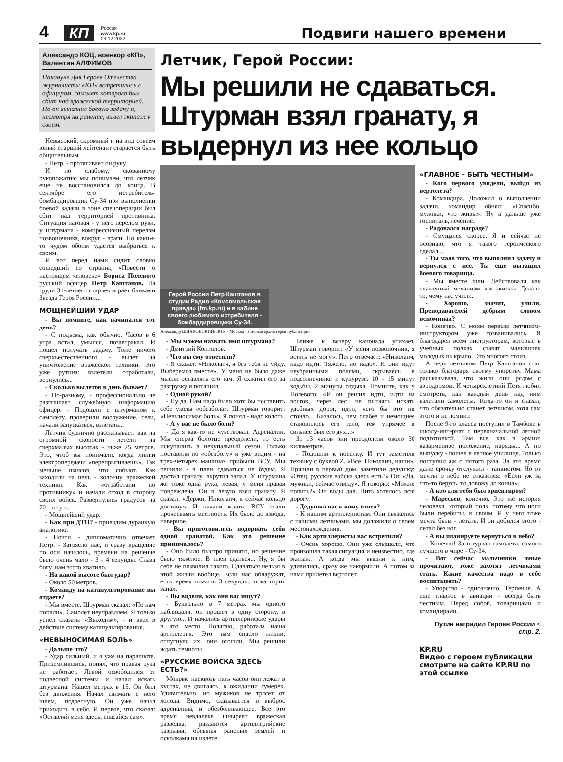4
КП
Россия
www.kp.ru
09.12.2022
Подвиги нашего времени
Александр КОЦ, военкор «КП», Валентин АЛФИМОВ
Накануне Дня Героев Отечества журналисты «КП» встретились с офицером, самолет которого был сбит над вражеской территорией. Но он выполнил боевую задачу и, несмотря на ранение, вывел экипаж к своим.
Невысокий, скромный и на вид совсем юный старший лейтенант старается быть общительным.
- Петр, - протягивает он руку.
И по слабому, скованному рукопожатию мы понимаем, что летчик еще не восстановился до конца. В сентябре его истребитель-бомбардировщик Су-34 при выполнении боевой задачи в зоне спецоперации был сбит над территорией противника. Ситуация патовая - у него перелом руки, у штурмана - компрессионный перелом позвоночника, вокруг - враги. Но каким-то чудом обоим удается выбраться к своим.
И вот перед нами сидит словно сошедший со страниц «Повести о настоящем человеке» Бориса Полевого русский офицер Петр Каштанов. На груди 31-летнего старлея играет бликами Звезда Героя России...
МОЩНЕЙШИЙ УДАР
- Вы помните, как начинался тот день?
- С подъема, как обычно. Часов в 6 утра встал, умылся, позавтракал. И пошел получать задачу. Тоже ничего сверхъестественного - вылет на уничтожение вражеской техники. Это уже рутина: взлетели, отработали, вернулись...
- Сколько вылетов в день бывает?
- По-разному, - профессионально не разглашает служебную информацию офицер. - Подошли с штурманом к самолету, проверили вооружение, сели, начали запускаться, взлетать...
Летчик буднично рассказывает, как на огромной скорости летели на сверхмалых высотах - ниже 25 метров. Это, чтоб вы понимали, когда линии электропередачи «перепрыгиваешь». Так меньше шансов, что собьют. Как заходили на цель - колонну вражеской техники. Как «отработали по противнику» и начали отход в сторону своих войск. Развернулись градусов на 70 - и тут...
- Мощнейший удар.
- Как при ДТП? - приводим дурацкую аналогию.
- Почти, - дипломатично отвечает Петр. - Затрясло нас, и сразу вращение по оси началось, времени на решение было очень мало - 3 - 4 секунды. Слава богу, нам этого хватило.
- На какой высоте был удар?
- Около 50 метров.
- Команду на катапультирование вы отдаете?
- Мы вместе. Штурман сказал: «По нам попали». Самолет неуправляем. Я только успел сказать: «Выходим», - и ввел в действие систему катапультирования.
«НЕВЫНОСИМАЯ БОЛЬ»
- Дальше что?
- Удар сильный, и я уже на парашюте. Приземлившись, понял, что правая рука не работает. Левой освободился от подвесной системы и начал искать штурмана. Нашел метрах в 15. Он был без движения. Начал снимать с него шлем, подвесную. Он уже начал приходить в себя. И первое, что сказал: «Оставляй меня здесь, спасайся сам».
Летчик, Герой России:
Мы решили не сдаваться. Штурман взял гранату, я выдернул из нее кольцо
Герой России Петр Каштанов в студии Радио «Комсомольская правда» (fm.kp.ru) и в кабине своего любимого истребителя - бомбардировщика Су-34.
Александр ШПАКОВСКИЙ/«КП» - Москва · Личный архив героя публикации
- Мы можем назвать имя штурмана?
- Дмитрий Коптилов.
- Что вы ему ответили?
- Я сказал: «Николаич, я без тебя не уйду. Выберемся вместе». У меня не было даже мысли оставлять его там. Я схватил его за разгрузку и потащил.
- Одной рукой?
- Ну да. Нам надо было хотя бы поставить себе уколы «обезбола». Штурман говорит: «Невыносимая боль». Я понял - надо колоть.
- А у вас не было боли?
- Да я как-то не чувствовал. Адреналин. Мы сперва болотце преодолели, то есть искупались в некупальный сезон. Только поставили по «обезболу» и уже видим - на трех-четырех машинах прибыли ВСУ. Мы решили - в плен сдаваться не будем. Я достал гранату, вкрутил запал. У штурмана же тоже одна рука, левая, у меня правая повреждена. Он в левую взял гранату. Я сказал: «Держи, Николаич, я сейчас кольцо достану». И начали ждать. ВСУ стали прочесывать местность. Их было до взвода, наверное.
- Вы приготовились подорвать себя одной гранатой. Как это решение принималось?
- Оно было быстро принято, но решение было тяжелое. В плен сдаться... Ну, я бы себе не позволил такого. Сдаваться нельзя в этой жизни вообще. Если нас обнаружат, есть время пожить 3 секунды, пока горит запал.
- Вы видели, как они вас ищут?
- Буквально в 7 метрах мы одного наблюдали, он прошел в одну сторону, в другую... И начались артиллерийские удары в это место. Полагаю, работала наша артиллерия. Это нам спасло жизни, отпугнуло их, они отошли. Мы решили ждать темноты.
«РУССКИЕ ВОЙСКА ЗДЕСЬ ЕСТЬ?»
Мокрые насквозь пять часов они лежат в кустах, не двигаясь, в ожидании сумерек. Удивительно, но мужиков не трясет от холода. Видимо, сказывается и выброс адреналина, и обезболивающее. Все это время невдалеке шныряет вражеская разведка, раздаются артиллерийские разрывы, обсыпая раненых землей и осколками на излете.
Ближе к вечеру канонада утихает. Штурман говорит: «У меня позвоночник, я встать не могу». Петр отвечает: «Николаич, надо идти. Тяжело, но надо». И они идут неубранными полями, скрываясь в подсолнечнике и кукурузе. 10 - 15 минут ходьбы, 2 минуты отдыха. Помните, как у Полевого: «И он решил идти, идти на восток, через лес, не пытаясь искать удобных дорог, идти, чего бы это ни стоило... Казалось, чем слабее и немощнее становилось его тело, тем упрямее и сильнее был его дух...»
За 13 часов они преодолели около 30 километров.
- Подошли к поселку. И тут заметили технику с буквой Z. «Все, Николаич, наши». Пришли в первый дом, заметили дедушку: «Отец, русские войска здесь есть?» Он: «Да, мужики, сейчас отведу». Я говорю: «Можно попить?» Он воды дал. Пить хотелось всю дорогу.
- Дедушка вас к кому отвел?
- К нашим артиллеристам. Они связались с нашими летчиками, мы доложили о своем местонахождении.
- Как артиллеристы вас встретили?
- Очень хорошо. Они уже слышали, что произошла такая ситуация и неизвестно, где экипаж. А когда мы вышли к ним, удивились, сразу же накормили. А потом за нами прилетел вертолет.
«ГЛАВНОЕ - БЫТЬ ЧЕСТНЫМ»
- Кого первого увидели, выйдя из вертолета?
- Командира. Доложил о выполнении задачи, командир обнял: «Спасибо, мужики, что живы». Ну а дальше уже госпиталь, лечение.
- Радовался награде?
- Смущался скорее. Я и сейчас не осознаю, что я такого героического сделал...
- Ты мало того, что выполнил задачу и вернулся с нее. Ты еще вытащил боевого товарища.
- Мы вместе шли. Действовали как слаженный механизм, как экипаж. Делали то, чему нас учили.
- Хорошо, значит, учили. Преподавателей добрым словом вспоминал?
- Конечно. С моим первым летчиком-инструктором уже созванивались. Я благодарен всем инструкторам, которые в учебных полках ставят мальчишек молодых на крыло. Это многого стоит.
А ведь летчиком Петр Каштанов стал только благодаря своему упорству. Мама рассказывала, что жили они рядом с аэродромом. И четырехлетний Петя любил смотреть, как каждый день над ним взлетали самолеты. Тогда-то он и сказал, что обязательно станет летчиком, хотя сам этого и не помнит.
После 9-го класса поступил в Тамбове в школу-интернат с первоначальной летной подготовкой. Там все, как в армии: казарменное положение, наряды... А по выпуску - пошел в летное училище. Только поступил аж с пятого раза. За это время даже срочку отслужил - танкистом. Но от мечты о небе не отказался: «Если уж за что-то берусь, то довожу до конца».
- А кто для тебя был ориентиром?
- Маресьев, конечно. Это же история человека, который полз, потому что ноги были перебиты, к своим. И у него тоже мечта была - летать. И он добился этого - летал без ног.
- А вы планируете вернуться в небо?
- Конечно! За штурвал самолета, самого лучшего в мире - Су-34.
- Вот сейчас мальчишки юные прочитают, тоже захотят летчиками стать. Какие качества надо в себе воспитывать?
- Упорство - однозначно. Терпение. А еще главное в авиации - всегда быть честным. Перед собой, товарищами и командирами.
Путин наградил Героев России < стр. 2.
KP.RU
Видео с героем публикации смотрите на сайте KP.RU по этой ссылке